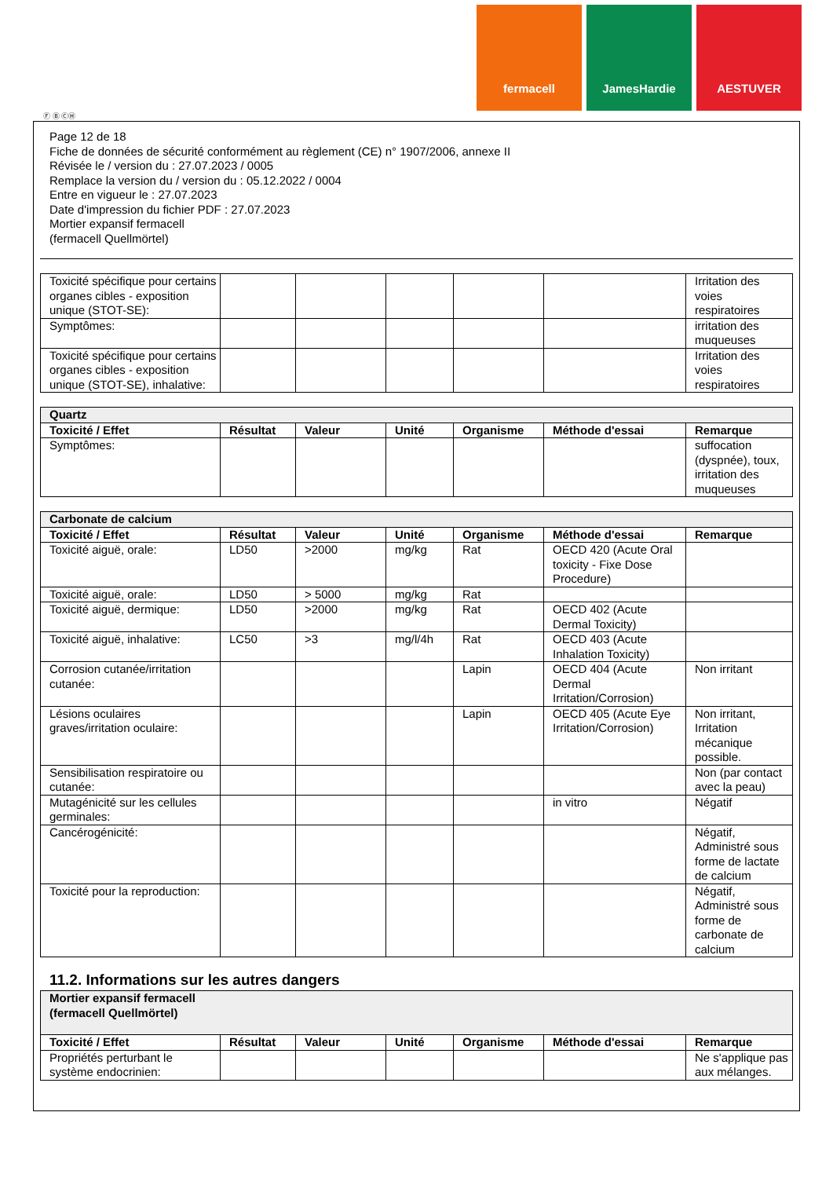fermacell JamesHardie AESTUVER
Ⓕ Ⓑ ⒸⒽ
Page 12 de 18
Fiche de données de sécurité conformément au règlement (CE) n° 1907/2006, annexe II
Révisée le / version du : 27.07.2023 / 0005
Remplace la version du / version du : 05.12.2022 / 0004
Entre en vigueur le : 27.07.2023
Date d'impression du fichier PDF : 27.07.2023
Mortier expansif fermacell
(fermacell Quellmörtel)
| Toxicité spécifique pour certains organes cibles - exposition unique (STOT-SE): | | | | | | Irritation des voies respiratoires |
| Symptômes: | | | | | | irritation des muqueuses |
| Toxicité spécifique pour certains organes cibles - exposition unique (STOT-SE), inhalative: | | | | | | Irritation des voies respiratoires |
| Quartz | | | | | | |
| Toxicité / Effet | Résultat | Valeur | Unité | Organisme | Méthode d'essai | Remarque |
| Symptômes: | | | | | | suffocation (dyspnée), toux, irritation des muqueuses |
| Carbonate de calcium | | | | | | |
| Toxicité / Effet | Résultat | Valeur | Unité | Organisme | Méthode d'essai | Remarque |
| Toxicité aiguë, orale: | LD50 | >2000 | mg/kg | Rat | OECD 420 (Acute Oral toxicity - Fixe Dose Procedure) | |
| Toxicité aiguë, orale: | LD50 | > 5000 | mg/kg | Rat | | |
| Toxicité aiguë, dermique: | LD50 | >2000 | mg/kg | Rat | OECD 402 (Acute Dermal Toxicity) | |
| Toxicité aiguë, inhalative: | LC50 | >3 | mg/l/4h | Rat | OECD 403 (Acute Inhalation Toxicity) | |
| Corrosion cutanée/irritation cutanée: | | | | Lapin | OECD 404 (Acute Dermal Irritation/Corrosion) | Non irritant |
| Lésions oculaires graves/irritation oculaire: | | | | Lapin | OECD 405 (Acute Eye Irritation/Corrosion) | Non irritant, Irritation mécanique possible. |
| Sensibilisation respiratoire ou cutanée: | | | | | | Non (par contact avec la peau) |
| Mutagénicité sur les cellules germinales: | | | | | in vitro | Négatif |
| Cancérogénicité: | | | | | | Négatif, Administré sous forme de lactate de calcium |
| Toxicité pour la reproduction: | | | | | | Négatif, Administré sous forme de carbonate de calcium |
11.2. Informations sur les autres dangers
| Mortier expansif fermacell (fermacell Quellmörtel) | | | | | | |
| Toxicité / Effet | Résultat | Valeur | Unité | Organisme | Méthode d'essai | Remarque |
| Propriétés perturbant le système endocrinien: | | | | | | Ne s'applique pas aux mélanges. |